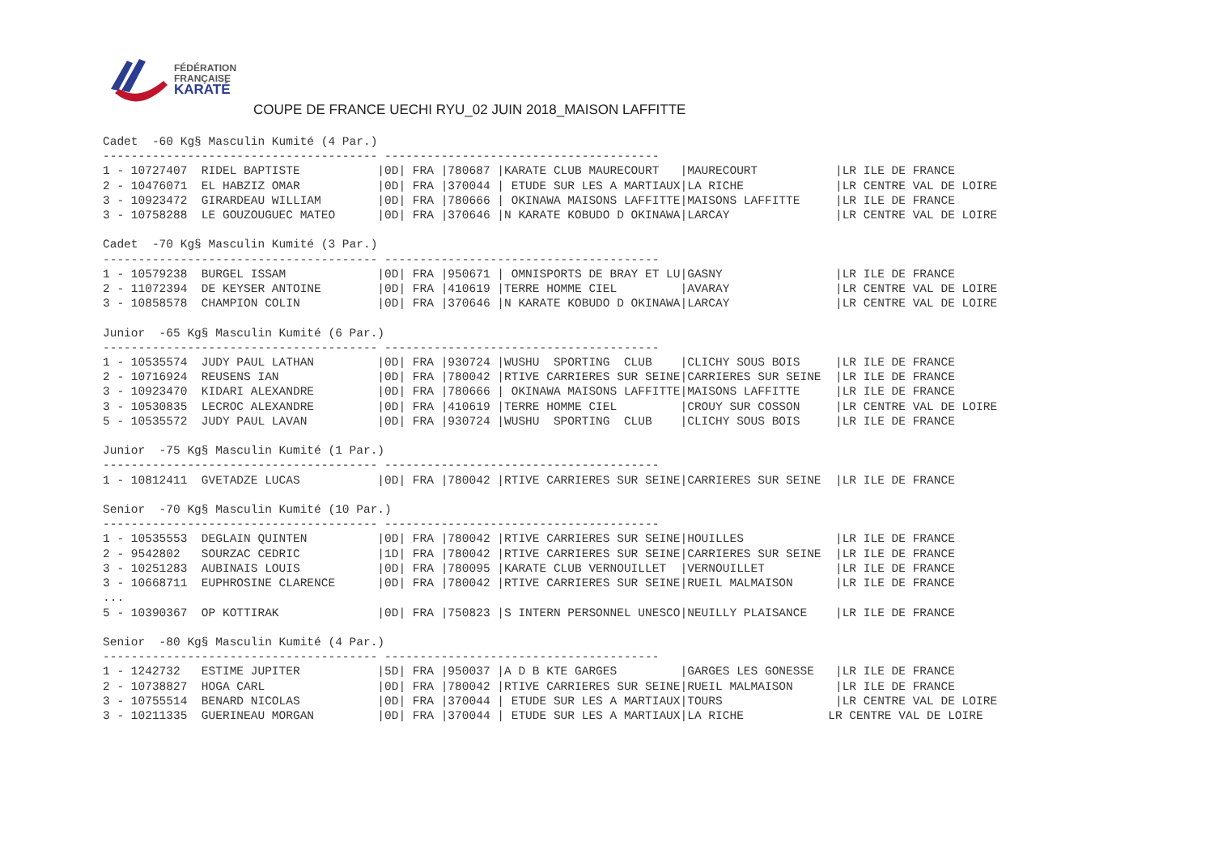FÉDÉRATION
FRANÇAISE
KARATÉ
COUPE DE FRANCE UECHI RYU_02 JUIN 2018_MAISON LAFFITTE
Cadet  -60 Kg§ Masculin Kumité (4 Par.)
--------------------------------------- ---------------------------------------
1 - 10727407  RIDEL BAPTISTE           |0D| FRA |780687 |KARATE CLUB MAURECOURT   |MAURECOURT           |LR ILE DE FRANCE
2 - 10476071  EL HABZIZ OMAR           |0D| FRA |370044 | ETUDE SUR LES A MARTIAUX|LA RICHE             |LR CENTRE VAL DE LOIRE
3 - 10923472  GIRARDEAU WILLIAM        |0D| FRA |780666 | OKINAWA MAISONS LAFFITTE|MAISONS LAFFITTE     |LR ILE DE FRANCE
3 - 10758288  LE GOUZOUGUEC MATEO      |0D| FRA |370646 |N KARATE KOBUDO D OKINAWA|LARCAY               |LR CENTRE VAL DE LOIRE

Cadet  -70 Kg§ Masculin Kumité (3 Par.)
--------------------------------------- ---------------------------------------
1 - 10579238  BURGEL ISSAM             |0D| FRA |950671 | OMNISPORTS DE BRAY ET LU|GASNY                |LR ILE DE FRANCE
2 - 11072394  DE KEYSER ANTOINE        |0D| FRA |410619 |TERRE HOMME CIEL         |AVARAY               |LR CENTRE VAL DE LOIRE
3 - 10858578  CHAMPION COLIN           |0D| FRA |370646 |N KARATE KOBUDO D OKINAWA|LARCAY               |LR CENTRE VAL DE LOIRE

Junior  -65 Kg§ Masculin Kumité (6 Par.)
--------------------------------------- ---------------------------------------
1 - 10535574  JUDY PAUL LATHAN         |0D| FRA |930724 |WUSHU  SPORTING  CLUB    |CLICHY SOUS BOIS     |LR ILE DE FRANCE
2 - 10716924  REUSENS IAN              |0D| FRA |780042 |RTIVE CARRIERES SUR SEINE|CARRIERES SUR SEINE  |LR ILE DE FRANCE
3 - 10923470  KIDARI ALEXANDRE         |0D| FRA |780666 | OKINAWA MAISONS LAFFITTE|MAISONS LAFFITTE     |LR ILE DE FRANCE
3 - 10530835  LECROC ALEXANDRE         |0D| FRA |410619 |TERRE HOMME CIEL         |CROUY SUR COSSON     |LR CENTRE VAL DE LOIRE
5 - 10535572  JUDY PAUL LAVAN          |0D| FRA |930724 |WUSHU  SPORTING  CLUB    |CLICHY SOUS BOIS     |LR ILE DE FRANCE

Junior  -75 Kg§ Masculin Kumité (1 Par.)
--------------------------------------- ---------------------------------------
1 - 10812411  GVETADZE LUCAS           |0D| FRA |780042 |RTIVE CARRIERES SUR SEINE|CARRIERES SUR SEINE  |LR ILE DE FRANCE

Senior  -70 Kg§ Masculin Kumité (10 Par.)
--------------------------------------- ---------------------------------------
1 - 10535553  DEGLAIN QUINTEN          |0D| FRA |780042 |RTIVE CARRIERES SUR SEINE|HOUILLES             |LR ILE DE FRANCE
2 - 9542802   SOURZAC CEDRIC           |1D| FRA |780042 |RTIVE CARRIERES SUR SEINE|CARRIERES SUR SEINE  |LR ILE DE FRANCE
3 - 10251283  AUBINAIS LOUIS           |0D| FRA |780095 |KARATE CLUB VERNOUILLET  |VERNOUILLET          |LR ILE DE FRANCE
3 - 10668711  EUPHROSINE CLARENCE      |0D| FRA |780042 |RTIVE CARRIERES SUR SEINE|RUEIL MALMAISON      |LR ILE DE FRANCE
...
5 - 10390367  OP KOTTIRAK              |0D| FRA |750823 |S INTERN PERSONNEL UNESCO|NEUILLY PLAISANCE    |LR ILE DE FRANCE

Senior  -80 Kg§ Masculin Kumité (4 Par.)
--------------------------------------- ---------------------------------------
1 - 1242732   ESTIME JUPITER           |5D| FRA |950037 |A D B KTE GARGES         |GARGES LES GONESSE   |LR ILE DE FRANCE
2 - 10738827  HOGA CARL                |0D| FRA |780042 |RTIVE CARRIERES SUR SEINE|RUEIL MALMAISON      |LR ILE DE FRANCE
3 - 10755514  BENARD NICOLAS           |0D| FRA |370044 | ETUDE SUR LES A MARTIAUX|TOURS                |LR CENTRE VAL DE LOIRE
3 - 10211335  GUERINEAU MORGAN         |0D| FRA |370044 | ETUDE SUR LES A MARTIAUX|LA RICHE            LR CENTRE VAL DE LOIRE